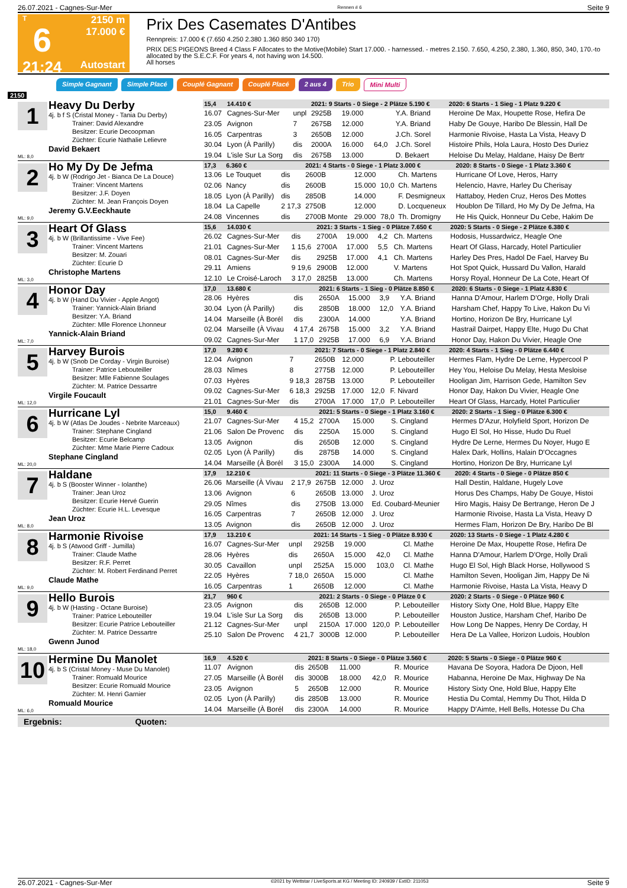26.07.2021 - Cagnes-Sur-Mer Rennen # 6 Seite 9
T
6
21:24
2150 m
17.000 €
Autostart
Prix Des Casemates D'Antibes
Rennpreis: 17.000 € (7.650 4.250 2.380 1.360 850 340 170)
PRIX DES PIGEONS Breed 4 Class F Allocates to the Motive(Mobile) Start 17.000. - harnessed. - metres 2.150. 7.650, 4.250, 2.380, 1.360, 850, 340, 170.-to allocated by the S.E.C.F. For years 4, not having won 14.500.
All horses
Simple Gagnant Simple Placé Couplé Gagnant Couplé Placé 2 aus 4 Trio Mini Multi
2150
1
ML: 8,0
Heavy Du Derby
4j. b f S (Cristal Money - Tania Du Derby)
Trainer: David Alexandre
Besitzer: Ecurie Decoopman
Züchter: Ecurie Nathalie Lelievre
David Bekaert
| 15,4 | 14.410 € | | 2021: 9 Starts - 0 Siege - 2 Plätze 5.190 € | | | | | 2020: 6 Starts - 1 Sieg - 1 Platz 9.220 € |
| 16.07 | Cagnes-Sur-Mer | unpl | 2925B | 19.000 | | Y.A. Briand | | Heroine De Max, Houpette Rose, Hefira De |
| 23.05 | Avignon | 7 | 2675B | 12.000 | | Y.A. Briand | | Haby De Gouye, Haribo De Blessin, Hall De |
| 16.05 | Carpentras | 3 | 2650B | 12.000 | | J.Ch. Sorel | | Harmonie Rivoise, Hasta La Vista, Heavy D |
| 30.04 | Lyon (À Parilly) | dis | 2000A | 16.000 | 64,0 | J.Ch. Sorel | | Histoire Phils, Hola Laura, Hosto Des Duriez |
| 19.04 | L'isle Sur La Sorg | dis | 2675B | 13.000 | | D. Bekaert | | Heloise Du Melay, Haldane, Haisy De Bertr |
2
ML: 9,0
Ho My Dy De Jefma
4j. b W (Rodrigo Jet - Bianca De La Douce)
Trainer: Vincent Martens
Besitzer: J.F. Doyen
Züchter: M. Jean François Doyen
Jeremy G.V.Eeckhaute
| 17,3 | 6.360 € | | 2021: 4 Starts - 0 Siege - 1 Platz 3.000 € | | | | | 2020: 8 Starts - 0 Siege - 1 Platz 3.360 € |
| 13.06 | Le Touquet | dis | 2600B | 12.000 | | Ch. Martens | | Hurricane Of Love, Heros, Harry |
| 02.06 | Nancy | dis | 2600B | 15.000 | 10,0 | Ch. Martens | | Helencio, Havre, Harley Du Cherisay |
| 18.05 | Lyon (À Parilly) | dis | 2850B | 14.000 | | F. Desmigneux | | Hattaboy, Heden Cruz, Heros Des Mottes |
| 18.04 | La Capelle | 2 17,3 | 2750B | 12.000 | | D. Locqueneux | | Houblon De Tillard, Ho My Dy De Jefma, Ha |
| 24.08 | Vincennes | dis | 2700B Monte | 29.000 | 78,0 | Th. Dromigny | | He His Quick, Honneur Du Cebe, Hakim De |
3
ML: 3,0
Heart Of Glass
4j. b W (Brillantissime - Vive Fee)
Trainer: Vincent Martens
Besitzer: M. Zouari
Züchter: Ecurie D
Christophe Martens
| 15,6 | 14.030 € | | 2021: 3 Starts - 1 Sieg - 0 Plätze 7.650 € | | | | | 2020: 5 Starts - 0 Siege - 2 Plätze 6.380 € |
| 26.02 | Cagnes-Sur-Mer | dis | 2700A | 19.000 | 4,2 | Ch. Martens | | Hodosis, Hussardwicz, Heagle One |
| 21.01 | Cagnes-Sur-Mer | 1 15,6 | 2700A | 17.000 | 5,5 | Ch. Martens | | Heart Of Glass, Harcady, Hotel Particulier |
| 08.01 | Cagnes-Sur-Mer | dis | 2925B | 17.000 | 4,1 | Ch. Martens | | Harley Des Pres, Hadol De Fael, Harvey Bu |
| 29.11 | Amiens | 9 19,6 | 2900B | 12.000 | | V. Martens | | Hot Spot Quick, Hussard Du Vallon, Harald |
| 12.10 | Le Croisé-Laroch | 3 17,0 | 2825B | 13.000 | | Ch. Martens | | Horsy Royal, Honneur De La Cote, Heart Of |
4
ML: 7,0
Honor Day
4j. b W (Hand Du Vivier - Apple Angot)
Trainer: Yannick-Alain Briand
Besitzer: Y.A. Briand
Züchter: Mlle Florence Lhonneur
Yannick-Alain Briand
| 17,0 | 13.680 € | | 2021: 6 Starts - 1 Sieg - 0 Plätze 8.850 € | | | | | 2020: 6 Starts - 0 Siege - 1 Platz 4.830 € |
| 28.06 | Hyères | dis | 2650A | 15.000 | 3,9 | Y.A. Briand | | Hanna D'Amour, Harlem D'Orge, Holly Drali |
| 30.04 | Lyon (À Parilly) | dis | 2850B | 18.000 | 12,0 | Y.A. Briand | | Harsham Chef, Happy To Live, Hakon Du Vi |
| 14.04 | Marseille (À Borél | dis | 2300A | 14.000 | | Y.A. Briand | | Hortino, Horizon De Bry, Hurricane Lyl |
| 02.04 | Marseille (À Vivau | 4 17,4 | 2675B | 15.000 | 3,2 | Y.A. Briand | | Hastrail Dairpet, Happy Elte, Hugo Du Chat |
| 09.02 | Cagnes-Sur-Mer | 1 17,0 | 2925B | 17.000 | 6,9 | Y.A. Briand | | Honor Day, Hakon Du Vivier, Heagle One |
5
ML: 12,0
Harvey Burois
4j. b W (Snob De Corday - Virgin Buroise)
Trainer: Patrice Lebouteiller
Besitzer: Mlle Fabienne Soulages
Züchter: M. Patrice Dessartre
Virgile Foucault
| 17,0 | 9.280 € | | 2021: 7 Starts - 0 Siege - 1 Platz 2.840 € | | | | | 2020: 4 Starts - 1 Sieg - 0 Plätze 6.440 € |
| 12.04 | Avignon | 7 | 2650B | 12.000 | | P. Lebouteiller | | Hermes Flam, Hydre De Lerne, Hypercool P |
| 28.03 | Nîmes | 8 | 2775B | 12.000 | | P. Lebouteiller | | Hey You, Heloise Du Melay, Hesta Mesloise |
| 07.03 | Hyères | 9 18,3 | 2875B | 13.000 | | P. Lebouteiller | | Hooligan Jim, Harrison Gede, Hamilton Sev |
| 09.02 | Cagnes-Sur-Mer | 6 18,3 | 2925B | 17.000 | 12,0 | F. Nivard | | Honor Day, Hakon Du Vivier, Heagle One |
| 21.01 | Cagnes-Sur-Mer | dis | 2700A | 17.000 | 17,0 | P. Lebouteiller | | Heart Of Glass, Harcady, Hotel Particulier |
6
ML: 20,0
Hurricane Lyl
4j. b W (Atlas De Joudes - Nebrite Marceaux)
Trainer: Stephane Cingland
Besitzer: Ecurie Belcamp
Züchter: Mme Marie Pierre Cadoux
Stephane Cingland
| 15,0 | 9.460 € | | 2021: 5 Starts - 0 Siege - 1 Platz 3.160 € | | | | | 2020: 2 Starts - 1 Sieg - 0 Plätze 6.300 € |
| 21.07 | Cagnes-Sur-Mer | 4 15,2 | 2700A | 15.000 | | S. Cingland | | Hermes D'Azur, Holyfield Sport, Horizon De |
| 21.06 | Salon De Provenc | dis | 2250A | 15.000 | | S. Cingland | | Hugo El Sol, Ho Hisse, Hudo Du Ruel |
| 13.05 | Avignon | dis | 2650B | 12.000 | | S. Cingland | | Hydre De Lerne, Hermes Du Noyer, Hugo E |
| 02.05 | Lyon (À Parilly) | dis | 2875B | 14.000 | | S. Cingland | | Halex Dark, Hollins, Halain D'Occagnes |
| 14.04 | Marseille (À Borél | 3 15,0 | 2300A | 14.000 | | S. Cingland | | Hortino, Horizon De Bry, Hurricane Lyl |
7
ML: 8,0
Haldane
4j. b S (Booster Winner - Iolanthe)
Trainer: Jean Uroz
Besitzer: Ecurie Hervé Guerin
Züchter: Ecurie H.L. Levesque
Jean Uroz
| 17,9 | 12.210 € | | 2021: 11 Starts - 0 Siege - 3 Plätze 11.360 € | | | | | 2020: 4 Starts - 0 Siege - 0 Plätze 850 € |
| 26.06 | Marseille (À Vivau | 2 17,9 | 2675B | 12.000 | | J. Uroz | | Hall Destin, Haldane, Hugely Love |
| 13.06 | Avignon | 6 | 2650B | 13.000 | | J. Uroz | | Horus Des Champs, Haby De Gouye, Histoi |
| 29.05 | Nîmes | dis | 2750B | 13.000 | | Ed. Coubard-Meunier | | Hiro Magis, Haisy De Bertrange, Heron De J |
| 16.05 | Carpentras | 7 | 2650B | 12.000 | | J. Uroz | | Harmonie Rivoise, Hasta La Vista, Heavy D |
| 13.05 | Avignon | dis | 2650B | 12.000 | | J. Uroz | | Hermes Flam, Horizon De Bry, Haribo De Bl |
8
ML: 9,0
Harmonie Rivoise
4j. b S (Atwood Griff - Jumilla)
Trainer: Claude Mathe
Besitzer: R.F. Perret
Züchter: M. Robert Ferdinand Perret
Claude Mathe
| 17,9 | 13.210 € | | 2021: 14 Starts - 1 Sieg - 0 Plätze 8.930 € | | | | | 2020: 13 Starts - 0 Siege - 1 Platz 4.280 € |
| 16.07 | Cagnes-Sur-Mer | unpl | 2925B | 19.000 | | Cl. Mathe | | Heroine De Max, Houpette Rose, Hefira De |
| 28.06 | Hyères | dis | 2650A | 15.000 | 42,0 | Cl. Mathe | | Hanna D'Amour, Harlem D'Orge, Holly Drali |
| 30.05 | Cavaillon | unpl | 2525A | 15.000 | 103,0 | Cl. Mathe | | Hugo El Sol, High Black Horse, Hollywood S |
| 22.05 | Hyères | 7 18,0 | 2650A | 15.000 | | Cl. Mathe | | Hamilton Seven, Hooligan Jim, Happy De Ni |
| 16.05 | Carpentras | 1 | 2650B | 12.000 | | Cl. Mathe | | Harmonie Rivoise, Hasta La Vista, Heavy D |
9
ML: 18,0
Hello Burois
4j. b W (Hasting - Octane Buroise)
Trainer: Patrice Lebouteiller
Besitzer: Ecurie Patrice Lebouteiller
Züchter: M. Patrice Dessartre
Gwenn Junod
| 21,7 | 960 € | | 2021: 2 Starts - 0 Siege - 0 Plätze 0 € | | | | | 2020: 2 Starts - 0 Siege - 0 Plätze 960 € |
| 23.05 | Avignon | dis | 2650B | 12.000 | | P. Lebouteiller | | History Sixty One, Hold Blue, Happy Elte |
| 19.04 | L'isle Sur La Sorg | dis | 2650B | 13.000 | | P. Lebouteiller | | Houston Justice, Harsham Chef, Haribo De |
| 21.12 | Cagnes-Sur-Mer | unpl | 2150A | 17.000 | 120,0 | P. Lebouteiller | | How Long De Nappes, Henry De Corday, H |
| 25.10 | Salon De Provenc | 4 21,7 | 3000B | 12.000 | | P. Lebouteiller | | Hera De La Vallee, Horizon Ludois, Houblon |
10
ML: 6,0
Hermine Du Manolet
4j. b S (Cristal Money - Muse Du Manolet)
Trainer: Romuald Mourice
Besitzer: Ecurie Romuald Mourice
Züchter: M. Henri Garnier
Romuald Mourice
| 16,9 | 4.520 € | | 2021: 8 Starts - 0 Siege - 0 Plätze 3.560 € | | | | | 2020: 5 Starts - 0 Siege - 0 Plätze 960 € |
| 11.07 | Avignon | dis | 2650B | 11.000 | | R. Mourice | | Havana De Soyora, Hadora De Djoon, Hell |
| 27.05 | Marseille (À Borél | dis | 3000B | 18.000 | 42,0 | R. Mourice | | Habanna, Heroine De Max, Highway De Na |
| 23.05 | Avignon | 5 | 2650B | 12.000 | | R. Mourice | | History Sixty One, Hold Blue, Happy Elte |
| 02.05 | Lyon (À Parilly) | dis | 2850B | 13.000 | | R. Mourice | | Hestia Du Comtal, Hemmy Du Thot, Hilda D |
| 14.04 | Marseille (À Borél | dis | 2300A | 14.000 | | R. Mourice | | Happy D'Aimte, Hell Bells, Hotesse Du Cha |
Ergebnis: Quoten:
26.07.2021 - Cagnes-Sur-Mer ©2021 by Wettstar / LiveSports.at KG / Meeting ID: 240939 / ExtID: 211053 Seite 9